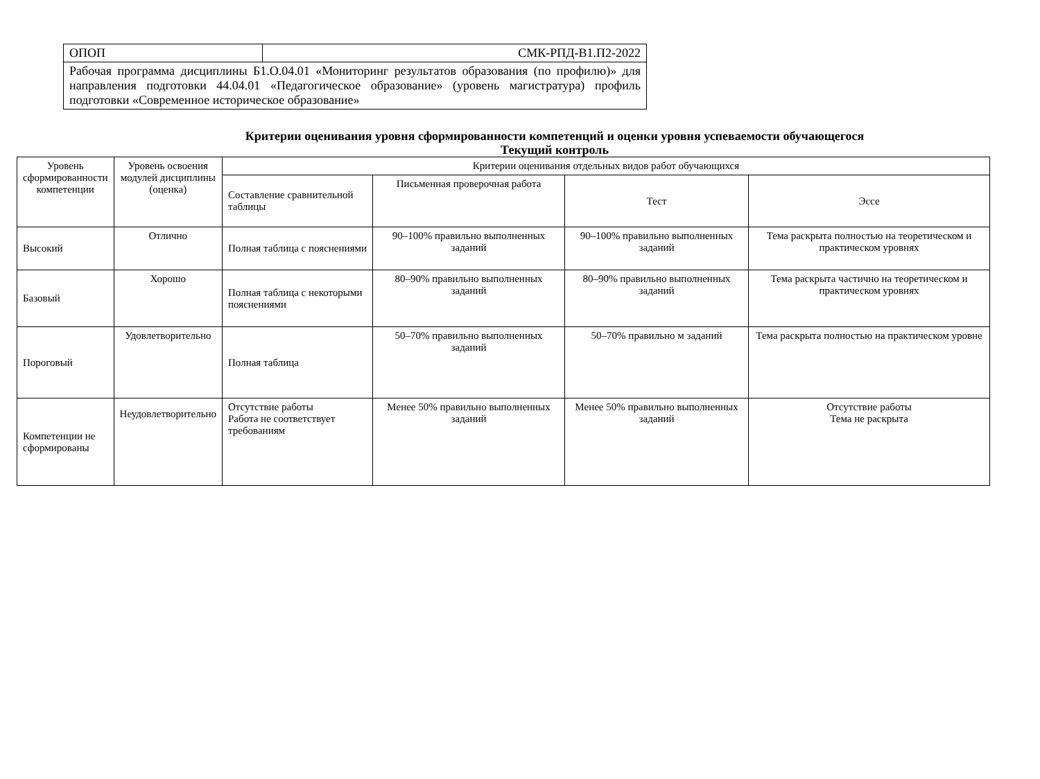| ОПОП | СМК-РПД-В1.П2-2022 |
| Рабочая программа дисциплины Б1.О.04.01 «Мониторинг результатов образования (по профилю)» для направления подготовки 44.04.01 «Педагогическое образование» (уровень магистратура) профиль подготовки «Современное историческое образование» | |
Критерии оценивания уровня сформированности компетенций и оценки уровня успеваемости обучающегося
Текущий контроль
| Уровень сформированности компетенции | Уровень освоения модулей дисциплины (оценка) | Критерии оценивания отдельных видов работ обучающихся | | | |
| --- | --- | --- | --- | --- | --- |
| | | Составление сравнительной таблицы | Письменная проверочная работа | Тест | Эссе |
| Высокий | Отлично | Полная таблица с пояснениями | 90–100% правильно выполненных заданий | 90–100% правильно выполненных заданий | Тема раскрыта полностью на теоретическом и практическом уровнях |
| Базовый | Хорошо | Полная таблица с некоторыми пояснениями | 80–90% правильно выполненных заданий | 80–90% правильно выполненных заданий | Тема раскрыта частично на теоретическом и практическом уровнях |
| Пороговый | Удовлетворительно | Полная таблица | 50–70% правильно выполненных заданий | 50–70% правильно м заданий | Тема раскрыта полностью на практическом уровне |
| Компетенции не сформированы | Неудовлетворительно | Отсутствие работы Работа не соответствует требованиям | Менее 50% правильно выполненных заданий | Менее 50% правильно выполненных заданий | Отсутствие работы Тема не раскрыта |